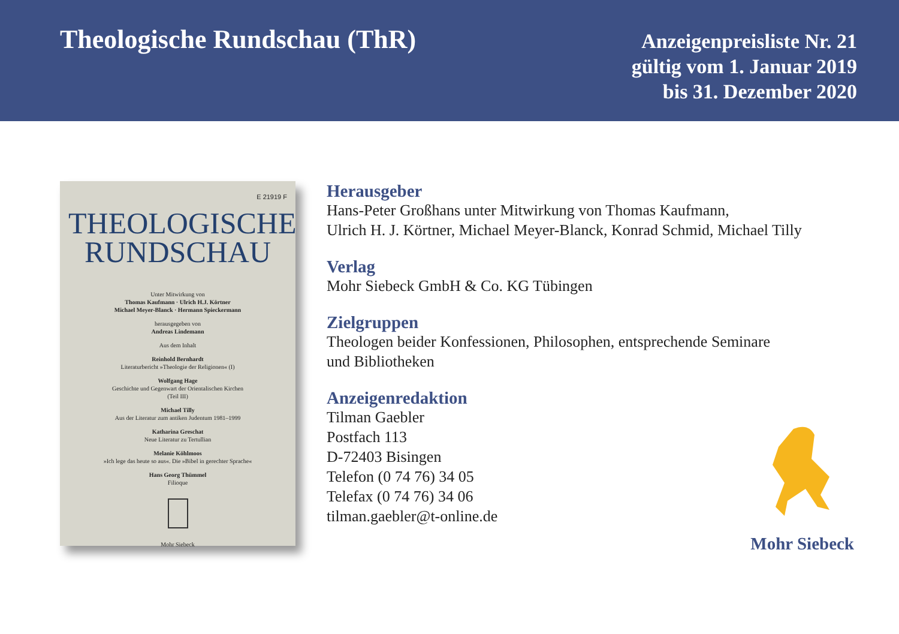Theologische Rundschau (ThR)
Anzeigenpreisliste Nr. 21
gültig vom 1. Januar 2019
bis 31. Dezember 2020
E 21919 F
THEOLOGISCHE
RUNDSCHAU
Unter Mitwirkung von
Thomas Kaufmann · Ulrich H.J. Körtner
Michael Meyer-Blanck · Hermann Spieckermann
herausgegeben von
Andreas Lindemann
Aus dem Inhalt
Reinhold Bernhardt
Literaturbericht »Theologie der Religionen« (I)
Wolfgang Hage
Geschichte und Gegenwart der Orientalischen Kirchen
(Teil III)
Michael Tilly
Aus der Literatur zum antiken Judentum 1981–1999
Katharina Greschat
Neue Literatur zu Tertullian
Melanie Köhlmoos
»Ich lege das heute so aus«. Die »Bibel in gerechter Sprache«
Hans Georg Thümmel
Filioque
Mohr Siebeck
Herausgeber
Hans-Peter Großhans unter Mitwirkung von Thomas Kaufmann,
Ulrich H. J. Körtner, Michael Meyer-Blanck, Konrad Schmid, Michael Tilly
Verlag
Mohr Siebeck GmbH & Co. KG Tübingen
Zielgruppen
Theologen beider Konfessionen, Philosophen, entsprechende Seminare
und Bibliotheken
Anzeigenredaktion
Tilman Gaebler
Postfach 113
D-72403 Bisingen
Telefon (0 74 76) 34 05
Telefax (0 74 76) 34 06
tilman.gaebler@t-online.de
Mohr Siebeck